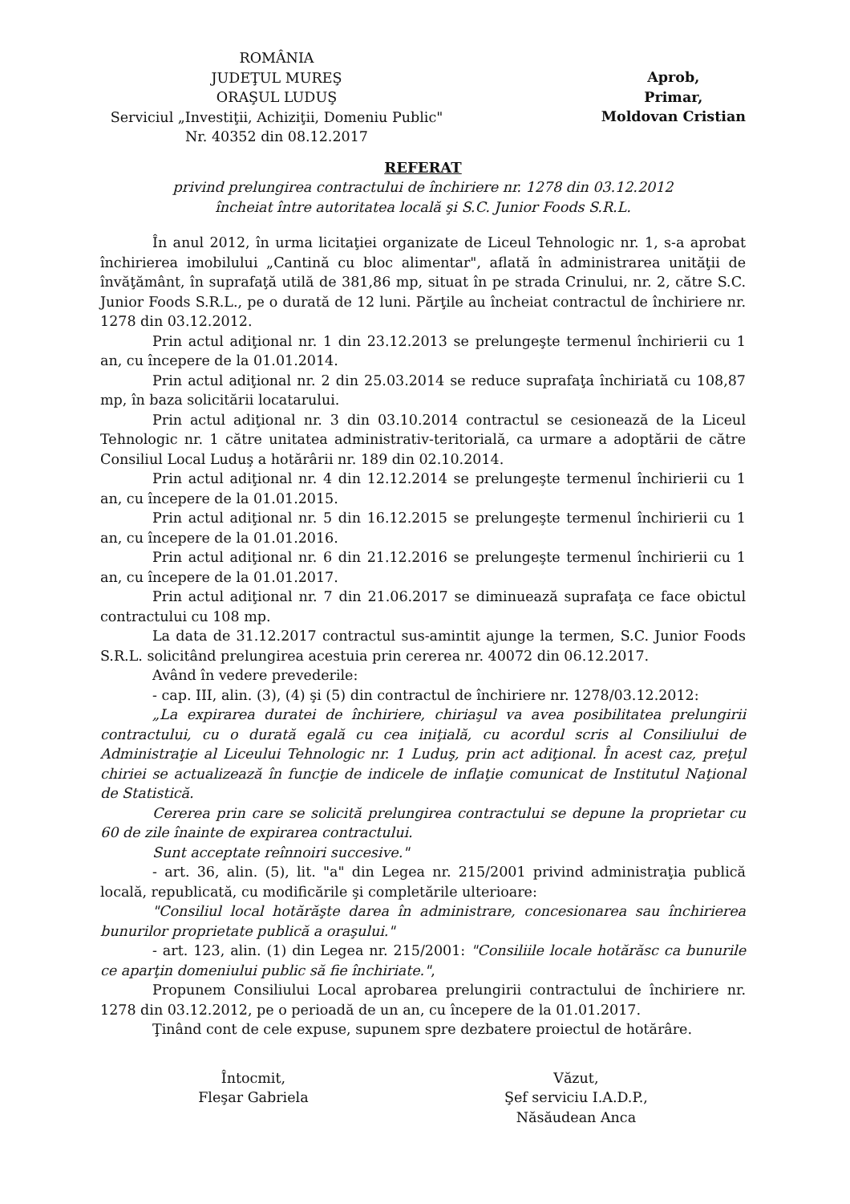ROMÂNIA
JUDEŢUL MUREŞ
ORAŞUL LUDUŞ
Serviciul „Investiţii, Achiziţii, Domeniu Public"
Nr. 40352 din 08.12.2017
Aprob,
Primar,
Moldovan Cristian
REFERAT
privind prelungirea contractului de închiriere nr. 1278 din 03.12.2012
încheiat între autoritatea locală şi S.C. Junior Foods S.R.L.
În anul 2012, în urma licitaţiei organizate de Liceul Tehnologic nr. 1, s-a aprobat închirierea imobilului „Cantină cu bloc alimentar", aflată în administrarea unităţii de învăţământ, în suprafaţă utilă de 381,86 mp, situat în pe strada Crinului, nr. 2, către S.C. Junior Foods S.R.L., pe o durată de 12 luni. Părţile au încheiat contractul de închiriere nr. 1278 din 03.12.2012.
Prin actul adiţional nr. 1 din 23.12.2013 se prelungeşte termenul închirierii cu 1 an, cu începere de la 01.01.2014.
Prin actul adiţional nr. 2 din 25.03.2014 se reduce suprafaţa închiriată cu 108,87 mp, în baza solicitării locatarului.
Prin actul adiţional nr. 3 din 03.10.2014 contractul se cesionează de la Liceul Tehnologic nr. 1 către unitatea administrativ-teritorială, ca urmare a adoptării de către Consiliul Local Luduş a hotărârii nr. 189 din 02.10.2014.
Prin actul adiţional nr. 4 din 12.12.2014 se prelungeşte termenul închirierii cu 1 an, cu începere de la 01.01.2015.
Prin actul adiţional nr. 5 din 16.12.2015 se prelungeşte termenul închirierii cu 1 an, cu începere de la 01.01.2016.
Prin actul adiţional nr. 6 din 21.12.2016 se prelungeşte termenul închirierii cu 1 an, cu începere de la 01.01.2017.
Prin actul adiţional nr. 7 din 21.06.2017 se diminuează suprafaţa ce face obictul contractului cu 108 mp.
La data de 31.12.2017 contractul sus-amintit ajunge la termen, S.C. Junior Foods S.R.L. solicitând prelungirea acestuia prin cererea nr. 40072 din 06.12.2017.
Având în vedere prevederile:
- cap. III, alin. (3), (4) şi (5) din contractul de închiriere nr. 1278/03.12.2012:
„La expirarea duratei de închiriere, chiriaşul va avea posibilitatea prelungirii contractului, cu o durată egală cu cea iniţială, cu acordul scris al Consiliului de Administraţie al Liceului Tehnologic nr. 1 Luduş, prin act adiţional. În acest caz, preţul chiriei se actualizează în funcţie de indicele de inflaţie comunicat de Institutul Naţional de Statistică.
Cererea prin care se solicită prelungirea contractului se depune la proprietar cu 60 de zile înainte de expirarea contractului.
Sunt acceptate reînnoiri succesive."
- art. 36, alin. (5), lit. "a" din Legea nr. 215/2001 privind administraţia publică locală, republicată, cu modificările şi completările ulterioare:
"Consiliul local hotărăşte darea în administrare, concesionarea sau închirierea bunurilor proprietate publică a oraşului."
- art. 123, alin. (1) din Legea nr. 215/2001: "Consiliile locale hotărăsc ca bunurile ce aparţin domeniului public să fie închiriate.",
Propunem Consiliului Local aprobarea prelungirii contractului de închiriere nr. 1278 din 03.12.2012, pe o perioadă de un an, cu începere de la 01.01.2017.
Ţinând cont de cele expuse, supunem spre dezbatere proiectul de hotărâre.
Întocmit,
Fleşar Gabriela
Văzut,
Şef serviciu I.A.D.P.,
Năsăudean Anca